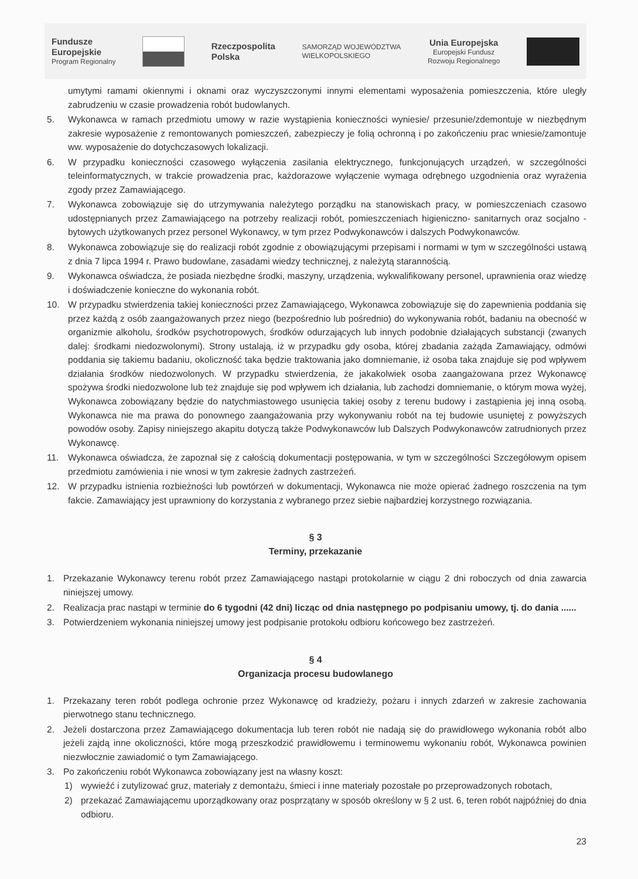Fundusze
Europejskie
Program Regionalny
Rzeczpospolita
Polska
SAMORZĄD WOJEWÓDZTWA
WIELKOPOLSKIEGO
Unia Europejska
Europejski Fundusz
Rozwoju Regionalnego
umytymi ramami okiennymi i oknami oraz wyczyszczonymi innymi elementami wyposażenia pomieszczenia, które uległy zabrudzeniu w czasie prowadzenia robót budowlanych.
5. Wykonawca w ramach przedmiotu umowy w razie wystąpienia konieczności wyniesie/ przesunie/zdemontuje w niezbędnym zakresie wyposażenie z remontowanych pomieszczeń, zabezpieczy je folią ochronną i po zakończeniu prac wniesie/zamontuje ww. wyposażenie do dotychczasowych lokalizacji.
6. W przypadku konieczności czasowego wyłączenia zasilania elektrycznego, funkcjonujących urządzeń, w szczególności teleinformatycznych, w trakcie prowadzenia prac, każdorazowe wyłączenie wymaga odrębnego uzgodnienia oraz wyrażenia zgody przez Zamawiającego.
7. Wykonawca zobowiązuje się do utrzymywania należytego porządku na stanowiskach pracy, w pomieszczeniach czasowo udostępnianych przez Zamawiającego na potrzeby realizacji robót, pomieszczeniach higieniczno- sanitarnych oraz socjalno - bytowych użytkowanych przez personel Wykonawcy, w tym przez Podwykonawców i dalszych Podwykonawców.
8. Wykonawca zobowiązuje się do realizacji robót zgodnie z obowiązującymi przepisami i normami w tym w szczególności ustawą z dnia 7 lipca 1994 r. Prawo budowlane, zasadami wiedzy technicznej, z należytą starannością.
9. Wykonawca oświadcza, że posiada niezbędne środki, maszyny, urządzenia, wykwalifikowany personel, uprawnienia oraz wiedzę i doświadczenie konieczne do wykonania robót.
10. W przypadku stwierdzenia takiej konieczności przez Zamawiającego, Wykonawca zobowiązuje się do zapewnienia poddania się przez każdą z osób zaangażowanych przez niego (bezpośrednio lub pośrednio) do wykonywania robót, badaniu na obecność w organizmie alkoholu, środków psychotropowych, środków odurzających lub innych podobnie działających substancji (zwanych dalej: środkami niedozwolonymi). Strony ustalają, iż w przypadku gdy osoba, której zbadania zażąda Zamawiający, odmówi poddania się takiemu badaniu, okoliczność taka będzie traktowania jako domniemanie, iż osoba taka znajduje się pod wpływem działania środków niedozwolonych. W przypadku stwierdzenia, że jakakolwiek osoba zaangażowana przez Wykonawcę spożywa środki niedozwolone lub też znajduje się pod wpływem ich działania, lub zachodzi domniemanie, o którym mowa wyżej, Wykonawca zobowiązany będzie do natychmiastowego usunięcia takiej osoby z terenu budowy i zastąpienia jej inną osobą. Wykonawca nie ma prawa do ponownego zaangażowania przy wykonywaniu robót na tej budowie usuniętej z powyższych powodów osoby. Zapisy niniejszego akapitu dotyczą także Podwykonawców lub Dalszych Podwykonawców zatrudnionych przez Wykonawcę.
11. Wykonawca oświadcza, że zapoznał się z całością dokumentacji postępowania, w tym w szczególności Szczegółowym opisem przedmiotu zamówienia i nie wnosi w tym zakresie żadnych zastrzeżeń.
12. W przypadku istnienia rozbieżności lub powtórzeń w dokumentacji, Wykonawca nie może opierać żadnego roszczenia na tym fakcie. Zamawiający jest uprawniony do korzystania z wybranego przez siebie najbardziej korzystnego rozwiązania.
§ 3
Terminy, przekazanie
1. Przekazanie Wykonawcy terenu robót przez Zamawiającego nastąpi protokolarnie w ciągu 2 dni roboczych od dnia zawarcia niniejszej umowy.
2. Realizacja prac nastąpi w terminie do 6 tygodni (42 dni) licząc od dnia następnego po podpisaniu umowy, tj. do dania ......
3. Potwierdzeniem wykonania niniejszej umowy jest podpisanie protokołu odbioru końcowego bez zastrzeżeń.
§ 4
Organizacja procesu budowlanego
1. Przekazany teren robót podlega ochronie przez Wykonawcę od kradzieży, pożaru i innych zdarzeń w zakresie zachowania pierwotnego stanu technicznego.
2. Jeżeli dostarczona przez Zamawiającego dokumentacja lub teren robót nie nadają się do prawidłowego wykonania robót albo jeżeli zajdą inne okoliczności, które mogą przeszkodzić prawidłowemu i terminowemu wykonaniu robót, Wykonawca powinien niezwłocznie zawiadomić o tym Zamawiającego.
3. Po zakończeniu robót Wykonawca zobowiązany jest na własny koszt:
1) wywieźć i zutylizować gruz, materiały z demontażu, śmieci i inne materiały pozostałe po przeprowadzonych robotach,
2) przekazać Zamawiającemu uporządkowany oraz posprzątany w sposób określony w § 2 ust. 6, teren robót najpóźniej do dnia odbioru.
23